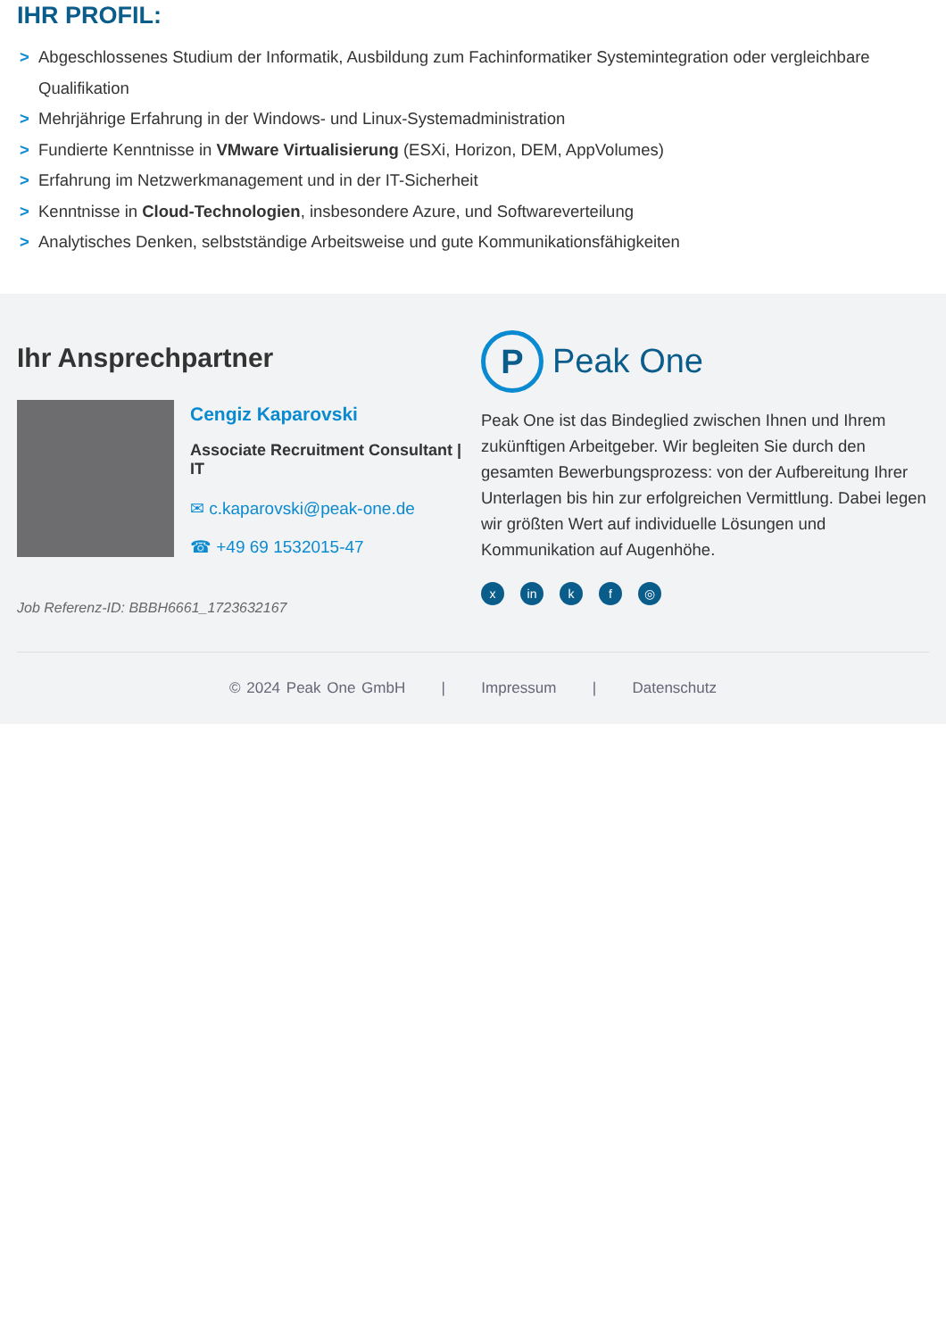IHR PROFIL:
> Abgeschlossenes Studium der Informatik, Ausbildung zum Fachinformatiker Systemintegration oder vergleichbare Qualifikation
> Mehrjährige Erfahrung in der Windows- und Linux-Systemadministration
> Fundierte Kenntnisse in VMware Virtualisierung (ESXi, Horizon, DEM, AppVolumes)
> Erfahrung im Netzwerkmanagement und in der IT-Sicherheit
> Kenntnisse in Cloud-Technologien, insbesondere Azure, und Softwareverteilung
> Analytisches Denken, selbstständige Arbeitsweise und gute Kommunikationsfähigkeiten
Ihr Ansprechpartner
Cengiz Kaparovski
Associate Recruitment Consultant | IT
✉ c.kaparovski@peak-one.de
☎ +49 69 1532015-47
Job Referenz-ID: BBBH6661_1723632167
P Peak One
Peak One ist das Bindeglied zwischen Ihnen und Ihrem zukünftigen Arbeitgeber. Wir begleiten Sie durch den gesamten Bewerbungsprozess: von der Aufbereitung Ihrer Unterlagen bis hin zur erfolgreichen Vermittlung. Dabei legen wir größten Wert auf individuelle Lösungen und Kommunikation auf Augenhöhe.
xin k f ◎
© 2024 Peak One GmbH | Impressum | Datenschutz